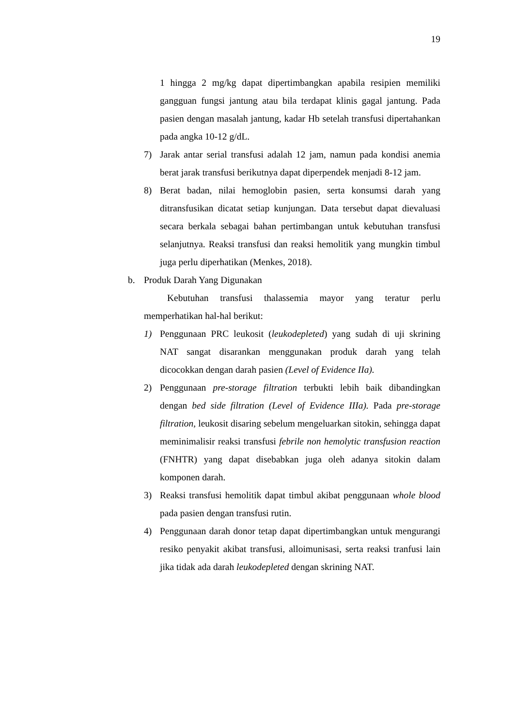19
1 hingga 2 mg/kg dapat dipertimbangkan apabila resipien memiliki gangguan fungsi jantung atau bila terdapat klinis gagal jantung. Pada pasien dengan masalah jantung, kadar Hb setelah transfusi dipertahankan pada angka 10-12 g/dL.
7) Jarak antar serial transfusi adalah 12 jam, namun pada kondisi anemia berat jarak transfusi berikutnya dapat diperpendek menjadi 8-12 jam.
8) Berat badan, nilai hemoglobin pasien, serta konsumsi darah yang ditransfusikan dicatat setiap kunjungan. Data tersebut dapat dievaluasi secara berkala sebagai bahan pertimbangan untuk kebutuhan transfusi selanjutnya. Reaksi transfusi dan reaksi hemolitik yang mungkin timbul juga perlu diperhatikan (Menkes, 2018).
b. Produk Darah Yang Digunakan
Kebutuhan transfusi thalassemia mayor yang teratur perlu memperhatikan hal-hal berikut:
1) Penggunaan PRC leukosit (leukodepleted) yang sudah di uji skrining NAT sangat disarankan menggunakan produk darah yang telah dicocokkan dengan darah pasien (Level of Evidence IIa).
2) Penggunaan pre-storage filtration terbukti lebih baik dibandingkan dengan bed side filtration (Level of Evidence IIIa). Pada pre-storage filtration, leukosit disaring sebelum mengeluarkan sitokin, sehingga dapat meminimalisir reaksi transfusi febrile non hemolytic transfusion reaction (FNHTR) yang dapat disebabkan juga oleh adanya sitokin dalam komponen darah.
3) Reaksi transfusi hemolitik dapat timbul akibat penggunaan whole blood pada pasien dengan transfusi rutin.
4) Penggunaan darah donor tetap dapat dipertimbangkan untuk mengurangi resiko penyakit akibat transfusi, alloimunisasi, serta reaksi tranfusi lain jika tidak ada darah leukodepleted dengan skrining NAT.